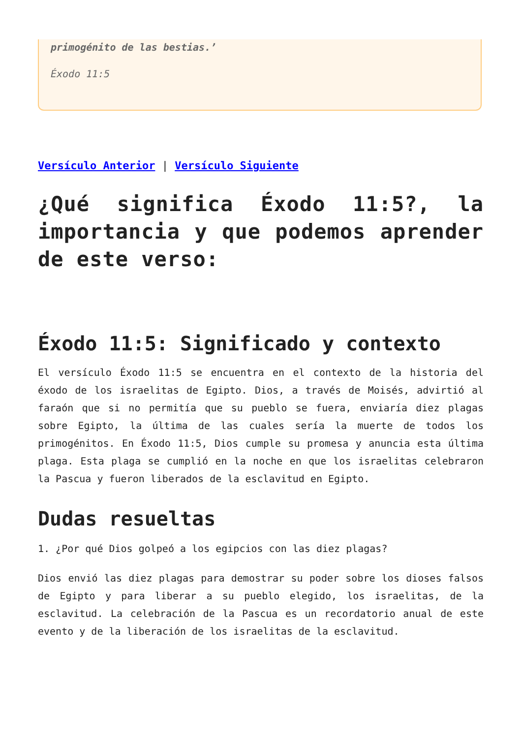primogénito de las bestias.’
Éxodo 11:5
Versículo Anterior | Versículo Siguiente
¿Qué significa Éxodo 11:5?, la importancia y que podemos aprender de este verso:
Éxodo 11:5: Significado y contexto
El versículo Éxodo 11:5 se encuentra en el contexto de la historia del éxodo de los israelitas de Egipto. Dios, a través de Moisés, advirtió al faraón que si no permitía que su pueblo se fuera, enviaría diez plagas sobre Egipto, la última de las cuales sería la muerte de todos los primogénitos. En Éxodo 11:5, Dios cumple su promesa y anuncia esta última plaga. Esta plaga se cumplió en la noche en que los israelitas celebraron la Pascua y fueron liberados de la esclavitud en Egipto.
Dudas resueltas
1. ¿Por qué Dios golpeó a los egipcios con las diez plagas?
Dios envió las diez plagas para demostrar su poder sobre los dioses falsos de Egipto y para liberar a su pueblo elegido, los israelitas, de la esclavitud. La celebración de la Pascua es un recordatorio anual de este evento y de la liberación de los israelitas de la esclavitud.